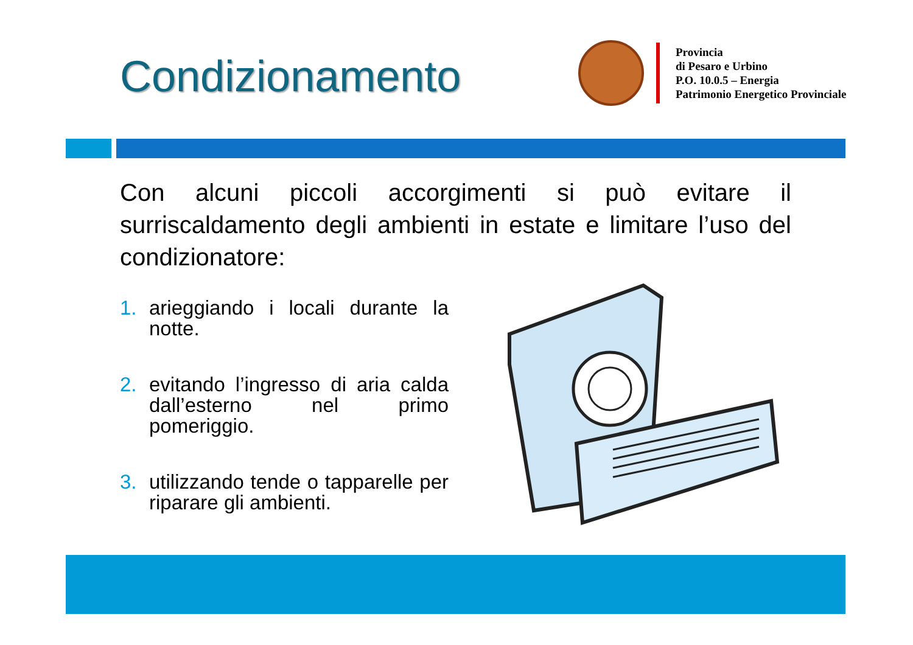Condizionamento
Provincia
di Pesaro e Urbino
P.O. 10.0.5 – Energia
Patrimonio Energetico Provinciale
Con alcuni piccoli accorgimenti si può evitare il surriscaldamento degli ambienti in estate e limitare l’uso del condizionatore:
1. arieggiando i locali durante la notte.
2. evitando l’ingresso di aria calda dall’esterno nel primo pomeriggio.
3. utilizzando tende o tapparelle per riparare gli ambienti.